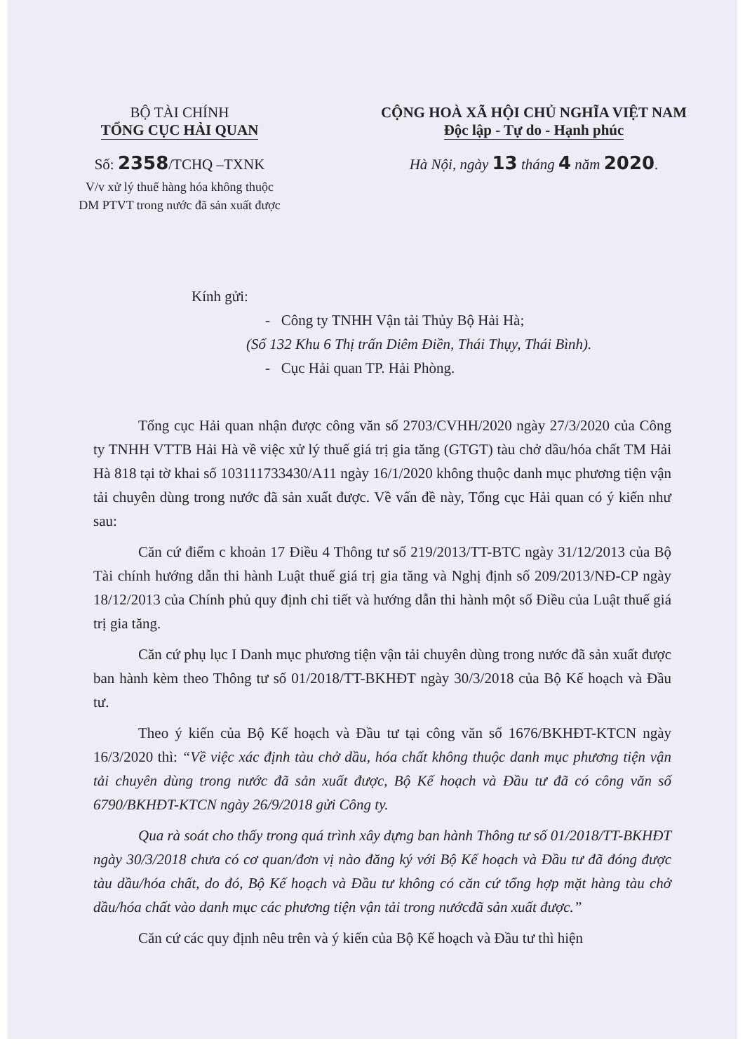BỘ TÀI CHÍNH
TỔNG CỤC HẢI QUAN
Số: 2358/TCHQ –TXNK
V/v xử lý thuế hàng hóa không thuộc
DM PTVT trong nước đã sản xuất được
CỘNG HOÀ XÃ HỘI CHỦ NGHĨA VIỆT NAM
Độc lập - Tự do - Hạnh phúc
Hà Nội, ngày 13 tháng 4 năm 2020.
Kính gửi:
- Công ty TNHH Vận tải Thủy Bộ Hải Hà;
(Số 132 Khu 6 Thị trấn Diêm Điền, Thái Thụy, Thái Bình).
- Cục Hải quan TP. Hải Phòng.
Tổng cục Hải quan nhận được công văn số 2703/CVHH/2020 ngày 27/3/2020 của Công ty TNHH VTTB Hải Hà về việc xử lý thuế giá trị gia tăng (GTGT) tàu chở dầu/hóa chất TM Hải Hà 818 tại tờ khai số 103111733430/A11 ngày 16/1/2020 không thuộc danh mục phương tiện vận tải chuyên dùng trong nước đã sản xuất được. Về vấn đề này, Tổng cục Hải quan có ý kiến như sau:
Căn cứ điểm c khoản 17 Điều 4 Thông tư số 219/2013/TT-BTC ngày 31/12/2013 của Bộ Tài chính hướng dẫn thi hành Luật thuế giá trị gia tăng và Nghị định số 209/2013/NĐ-CP ngày 18/12/2013 của Chính phủ quy định chi tiết và hướng dẫn thi hành một số Điều của Luật thuế giá trị gia tăng.
Căn cứ phụ lục I Danh mục phương tiện vận tải chuyên dùng trong nước đã sản xuất được ban hành kèm theo Thông tư số 01/2018/TT-BKHĐT ngày 30/3/2018 của Bộ Kế hoạch và Đầu tư.
Theo ý kiến của Bộ Kế hoạch và Đầu tư tại công văn số 1676/BKHĐT-KTCN ngày 16/3/2020 thì: “Về việc xác định tàu chở dầu, hóa chất không thuộc danh mục phương tiện vận tải chuyên dùng trong nước đã sản xuất được, Bộ Kế hoạch và Đầu tư đã có công văn số 6790/BKHĐT-KTCN ngày 26/9/2018 gửi Công ty.
Qua rà soát cho thấy trong quá trình xây dựng ban hành Thông tư số 01/2018/TT-BKHĐT ngày 30/3/2018 chưa có cơ quan/đơn vị nào đăng ký với Bộ Kế hoạch và Đầu tư đã đóng được tàu dầu/hóa chất, do đó, Bộ Kế hoạch và Đầu tư không có căn cứ tổng hợp mặt hàng tàu chở dầu/hóa chất vào danh mục các phương tiện vận tải trong nướcđã sản xuất được.”
Căn cứ các quy định nêu trên và ý kiến của Bộ Kế hoạch và Đầu tư thì hiện